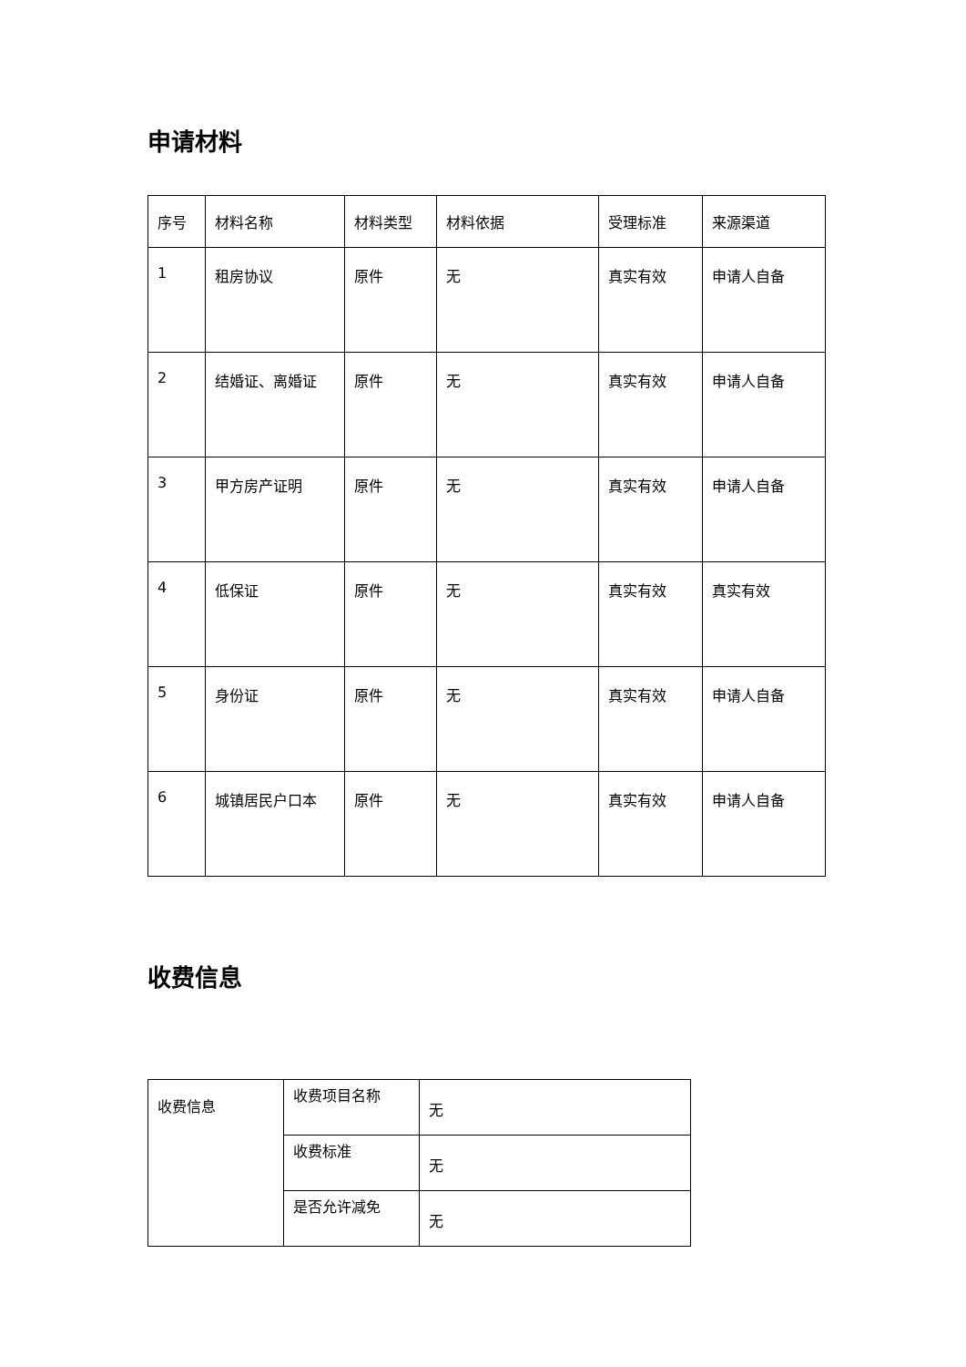申请材料
| 序号 | 材料名称 | 材料类型 | 材料依据 | 受理标准 | 来源渠道 |
| --- | --- | --- | --- | --- | --- |
| 1 | 租房协议 | 原件 | 无 | 真实有效 | 申请人自备 |
| 2 | 结婚证、离婚证 | 原件 | 无 | 真实有效 | 申请人自备 |
| 3 | 甲方房产证明 | 原件 | 无 | 真实有效 | 申请人自备 |
| 4 | 低保证 | 原件 | 无 | 真实有效 | 真实有效 |
| 5 | 身份证 | 原件 | 无 | 真实有效 | 申请人自备 |
| 6 | 城镇居民户口本 | 原件 | 无 | 真实有效 | 申请人自备 |
收费信息
| 收费信息 | 收费项目名称 | 无 |
| | 收费标准 | 无 |
| | 是否允许减免 | 无 |